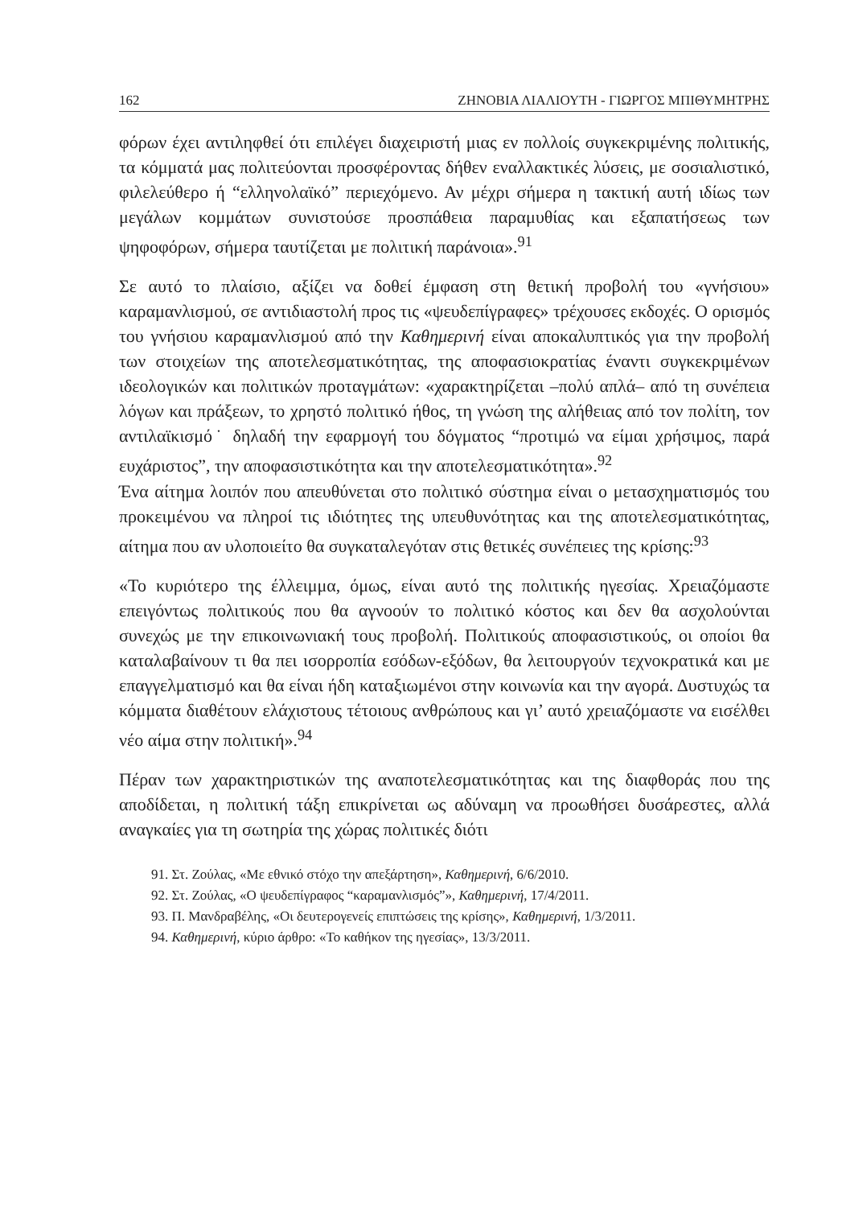162 ΖΗΝΟΒΙΑ ΛΙΑΛΙΟΥΤΗ - ΓΙΩΡΓΟΣ ΜΠΙΘΥΜΗΤΡΗΣ
φόρων έχει αντιληφθεί ότι επιλέγει διαχειριστή μιας εν πολλοίς συγκεκριμένης πολιτικής, τα κόμματά μας πολιτεύονται προσφέροντας δήθεν εναλλακτικές λύσεις, με σοσιαλιστικό, φιλελεύθερο ή “ελληνολαϊκό” περιεχόμενο. Αν μέχρι σήμερα η τακτική αυτή ιδίως των μεγάλων κομμάτων συνιστούσε προσπάθεια παραμυθίας και εξαπατήσεως των ψηφοφόρων, σήμερα ταυτίζεται με πολιτική παράνοια».<sup>91</sup>
Σε αυτό το πλαίσιο, αξίζει να δοθεί έμφαση στη θετική προβολή του «γνήσιου» καραμανλισμού, σε αντιδιαστολή προς τις «ψευδεπίγραφες» τρέχουσες εκδοχές. Ο ορισμός του γνήσιου καραμανλισμού από την Καθημερινή είναι αποκαλυπτικός για την προβολή των στοιχείων της αποτελεσματικότητας, της αποφασιοκρατίας έναντι συγκεκριμένων ιδεολογικών και πολιτικών προταγμάτων: «χαρακτηρίζεται –πολύ απλά– από τη συνέπεια λόγων και πράξεων, το χρηστό πολιτικό ήθος, τη γνώση της αλήθειας από τον πολίτη, τον αντιλαϊκισμό˙ δηλαδή την εφαρμογή του δόγματος “προτιμώ να είμαι χρήσιμος, παρά ευχάριστος”, την αποφασιστικότητα και την αποτελεσματικότητα».<sup>92</sup>
Ένα αίτημα λοιπόν που απευθύνεται στο πολιτικό σύστημα είναι ο μετασχηματισμός του προκειμένου να πληροί τις ιδιότητες της υπευθυνότητας και της αποτελεσματικότητας, αίτημα που αν υλοποιείτο θα συγκαταλεγόταν στις θετικές συνέπειες της κρίσης:<sup>93</sup>
«Το κυριότερο της έλλειμμα, όμως, είναι αυτό της πολιτικής ηγεσίας. Χρειαζόμαστε επειγόντως πολιτικούς που θα αγνοούν το πολιτικό κόστος και δεν θα ασχολούνται συνεχώς με την επικοινωνιακή τους προβολή. Πολιτικούς αποφασιστικούς, οι οποίοι θα καταλαβαίνουν τι θα πει ισορροπία εσόδων-εξόδων, θα λειτουργούν τεχνοκρατικά και με επαγγελματισμό και θα είναι ήδη καταξιωμένοι στην κοινωνία και την αγορά. Δυστυχώς τα κόμματα διαθέτουν ελάχιστους τέτοιους ανθρώπους και γι’ αυτό χρειαζόμαστε να εισέλθει νέο αίμα στην πολιτική».<sup>94</sup>
Πέραν των χαρακτηριστικών της αναποτελεσματικότητας και της διαφθοράς που της αποδίδεται, η πολιτική τάξη επικρίνεται ως αδύναμη να προωθήσει δυσάρεστες, αλλά αναγκαίες για τη σωτηρία της χώρας πολιτικές διότι
91. Στ. Ζούλας, «Με εθνικό στόχο την απεξάρτηση», Καθημερινή, 6/6/2010.
92. Στ. Ζούλας, «Ο ψευδεπίγραφος “καραμανλισμός”», Καθημερινή, 17/4/2011.
93. Π. Μανδραβέλης, «Οι δευτερογενείς επιπτώσεις της κρίσης», Καθημερινή, 1/3/2011.
94. Καθημερινή, κύριο άρθρο: «Το καθήκον της ηγεσίας», 13/3/2011.